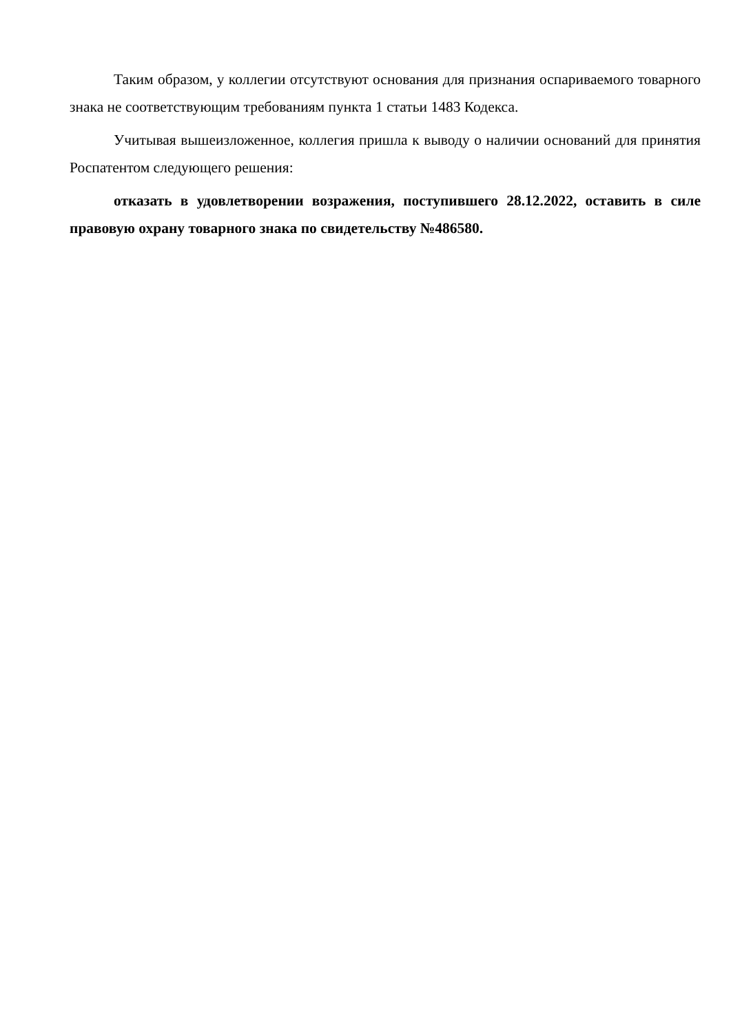Таким образом, у коллегии отсутствуют основания для признания оспариваемого товарного знака не соответствующим требованиям пункта 1 статьи 1483 Кодекса.
Учитывая вышеизложенное, коллегия пришла к выводу о наличии оснований для принятия Роспатентом следующего решения:
отказать в удовлетворении возражения, поступившего 28.12.2022, оставить в силе правовую охрану товарного знака по свидетельству №486580.